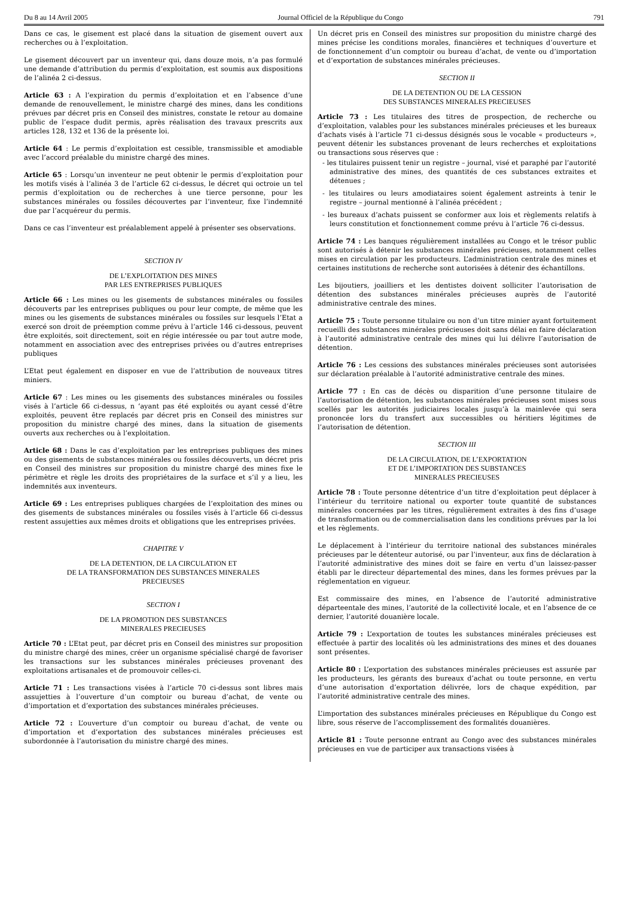Du 8 au 14 Avril 2005 Journal Officiel de la République du Congo 791
Dans ce cas, le gisement est placé dans la situation de gisement ouvert aux recherches ou à l’exploitation.
Le gisement découvert par un inventeur qui, dans douze mois, n’a pas formulé une demande d’attribution du permis d’exploitation, est soumis aux dispositions de l’alinéa 2 ci-dessus.
Article 63 : A l’expiration du permis d’exploitation et en l’absence d’une demande de renouvellement, le ministre chargé des mines, dans les conditions prévues par décret pris en Conseil des ministres, constate le retour au domaine public de l’espace dudit permis, après réalisation des travaux prescrits aux articles 128, 132 et 136 de la présente loi.
Article 64 : Le permis d’exploitation est cessible, transmissible et amodiable avec l’accord préalable du ministre chargé des mines.
Article 65 : Lorsqu’un inventeur ne peut obtenir le permis d’exploitation pour les motifs visés à l’alinéa 3 de l’article 62 ci-dessus, le décret qui octroie un tel permis d’exploitation ou de recherches à une tierce personne, pour les substances minérales ou fossiles découvertes par l’inventeur, fixe l’indemnité due par l’acquéreur du permis.
Dans ce cas l’inventeur est préalablement appelé à présenter ses observations.
SECTION IV
DE L’EXPLOITATION DES MINES
PAR LES ENTREPRISES PUBLIQUES
Article 66 : Les mines ou les gisements de substances minérales ou fossiles découverts par les entreprises publiques ou pour leur compte, de même que les mines ou les gisements de substances minérales ou fossiles sur lesquels l’Etat a exercé son droit de préemption comme prévu à l’article 146 ci-dessous, peuvent être exploités, soit directement, soit en régie intéressée ou par tout autre mode, notamment en association avec des entreprises privées ou d’autres entreprises publiques
L’Etat peut également en disposer en vue de l’attribution de nouveaux titres miniers.
Article 67 : Les mines ou les gisements des substances minérales ou fossiles visés à l’article 66 ci-dessus, n ‘ayant pas été exploités ou ayant cessé d’être exploités, peuvent être replacés par décret pris en Conseil des ministres sur proposition du ministre chargé des mines, dans la situation de gisements ouverts aux recherches ou à l’exploitation.
Article 68 : Dans le cas d’exploitation par les entreprises publiques des mines ou des gisements de substances minérales ou fossiles découverts, un décret pris en Conseil des ministres sur proposition du ministre chargé des mines fixe le périmètre et règle les droits des propriétaires de la surface et s’il y a lieu, les indemnités aux inventeurs.
Article 69 : Les entreprises publiques chargées de l’exploitation des mines ou des gisements de substances minérales ou fossiles visés à l’article 66 ci-dessus restent assujetties aux mêmes droits et obligations que les entreprises privées.
CHAPITRE V
DE LA DETENTION, DE LA CIRCULATION ET
DE LA TRANSFORMATION DES SUBSTANCES MINERALES
PRECIEUSES
SECTION I
DE LA PROMOTION DES SUBSTANCES
MINERALES PRECIEUSES
Article 70 : L’Etat peut, par décret pris en Conseil des ministres sur proposition du ministre chargé des mines, créer un organisme spécialisé chargé de favoriser les transactions sur les substances minérales précieuses provenant des exploitations artisanales et de promouvoir celles-ci.
Article 71 : Les transactions visées à l’article 70 ci-dessus sont libres mais assujetties à l’ouverture d’un comptoir ou bureau d’achat, de vente ou d’importation et d’exportation des substances minérales précieuses.
Article 72 : L’ouverture d’un comptoir ou bureau d’achat, de vente ou d’importation et d’exportation des substances minérales précieuses est subordonnée à l’autorisation du ministre chargé des mines.
Un décret pris en Conseil des ministres sur proposition du ministre chargé des mines précise les conditions morales, financières et techniques d’ouverture et de fonctionnement d’un comptoir ou bureau d’achat, de vente ou d’importation et d’exportation de substances minérales précieuses.
SECTION II
DE LA DETENTION OU DE LA CESSION
DES SUBSTANCES MINERALES PRECIEUSES
Article 73 : Les titulaires des titres de prospection, de recherche ou d’exploitation, valables pour les substances minérales précieuses et les bureaux d’achats visés à l’article 71 ci-dessus désignés sous le vocable « producteurs », peuvent détenir les substances provenant de leurs recherches et exploitations ou transactions sous réserves que :
- les titulaires puissent tenir un registre – journal, visé et paraphé par l’autorité administrative des mines, des quantités de ces substances extraites et détenues ;
- les titulaires ou leurs amodiataires soient également astreints à tenir le registre – journal mentionné à l’alinéa précédent ;
- les bureaux d’achats puissent se conformer aux lois et règlements relatifs à leurs constitution et fonctionnement comme prévu à l’article 76 ci-dessus.
Article 74 : Les banques régulièrement installées au Congo et le trésor public sont autorisés à détenir les substances minérales précieuses, notamment celles mises en circulation par les producteurs. L’administration centrale des mines et certaines institutions de recherche sont autorisées à détenir des échantillons.
Les bijoutiers, joailliers et les dentistes doivent solliciter l’autorisation de détention des substances minérales précieuses auprès de l’autorité administrative centrale des mines.
Article 75 : Toute personne titulaire ou non d’un titre minier ayant fortuitement recueilli des substances minérales précieuses doit sans délai en faire déclaration à l’autorité administrative centrale des mines qui lui délivre l’autorisation de détention.
Article 76 : Les cessions des substances minérales précieuses sont autorisées sur déclaration préalable à l’autorité administrative centrale des mines.
Article 77 : En cas de décès ou disparition d’une personne titulaire de l’autorisation de détention, les substances minérales précieuses sont mises sous scellés par les autorités judiciaires locales jusqu’à la mainlevée qui sera prononcée lors du transfert aux successibles ou héritiers légitimes de l’autorisation de détention.
SECTION III
DE LA CIRCULATION, DE L’EXPORTATION
ET DE L’IMPORTATION DES SUBSTANCES
MINERALES PRECIEUSES
Article 78 : Toute personne détentrice d’un titre d’exploitation peut déplacer à l’intérieur du territoire national ou exporter toute quantité de substances minérales concernées par les titres, régulièrement extraites à des fins d’usage de transformation ou de commercialisation dans les conditions prévues par la loi et les règlements.
Le déplacement à l’intérieur du territoire national des substances minérales précieuses par le détenteur autorisé, ou par l’inventeur, aux fins de déclaration à l’autorité administrative des mines doit se faire en vertu d’un laissez-passer établi par le directeur départemental des mines, dans les formes prévues par la réglementation en vigueur.
Est commissaire des mines, en l’absence de l’autorité administrative départeentale des mines, l’autorité de la collectivité locale, et en l’absence de ce dernier, l’autorité douanière locale.
Article 79 : L’exportation de toutes les substances minérales précieuses est effectuée à partir des localités où les administrations des mines et des douanes sont présentes.
Article 80 : L’exportation des substances minérales précieuses est assurée par les producteurs, les gérants des bureaux d’achat ou toute personne, en vertu d’une autorisation d’exportation délivrée, lors de chaque expédition, par l’autorité administrative centrale des mines.
L’importation des substances minérales précieuses en République du Congo est libre, sous réserve de l’accomplissement des formalités douanières.
Article 81 : Toute personne entrant au Congo avec des substances minérales précieuses en vue de participer aux transactions visées à